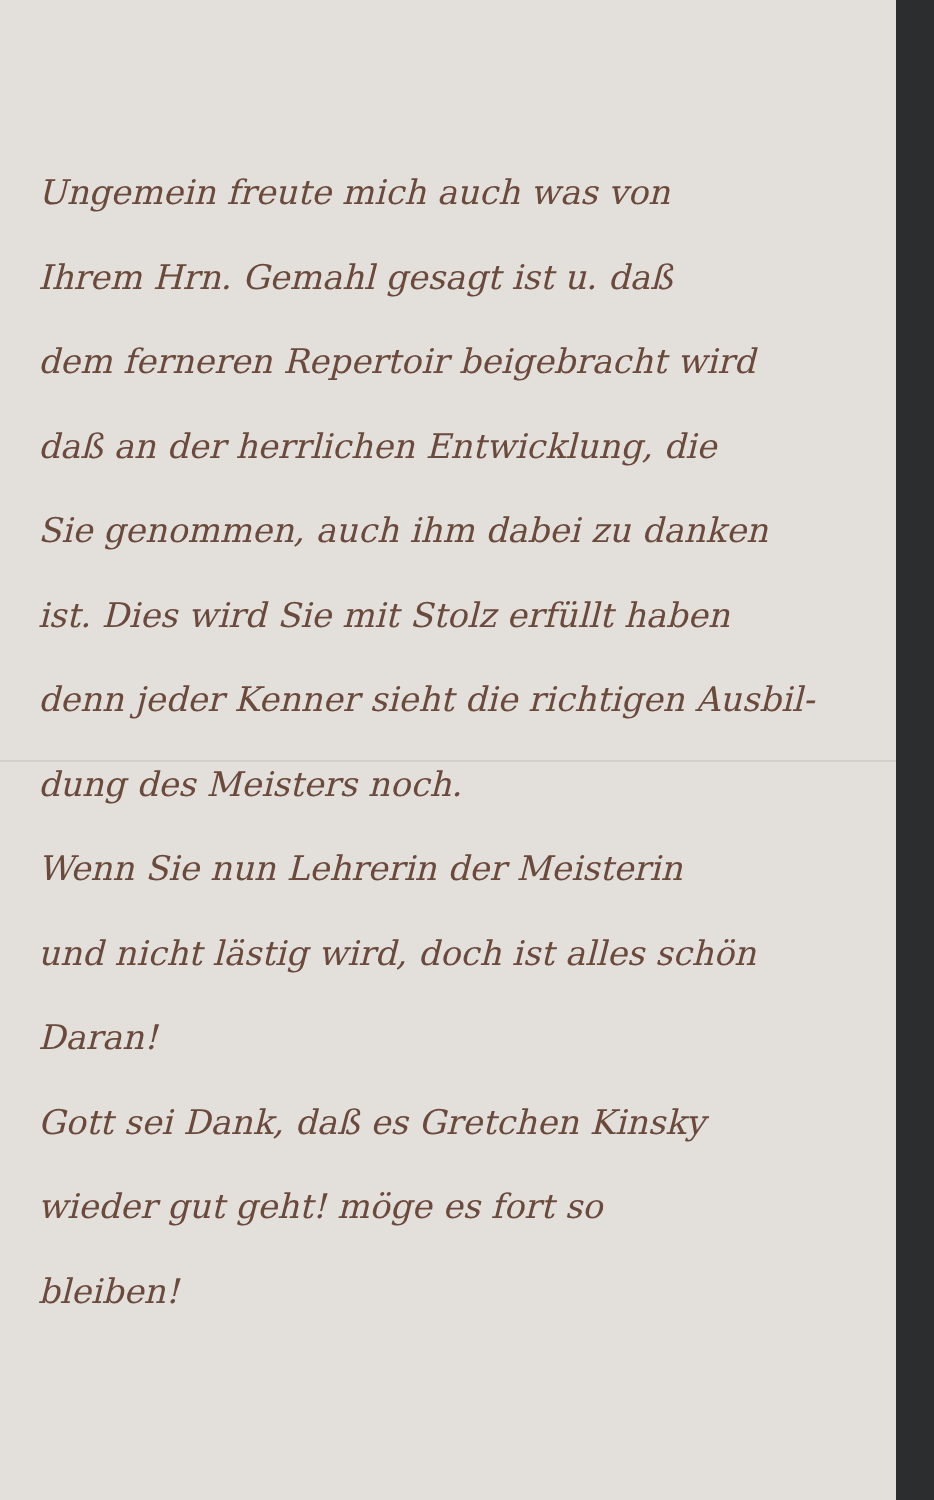Ungemein freute mich auch was von
Ihrem Hrn. Gemahl gesagt ist u. daß
dem ferneren Repertoir beigebracht wird
daß an der herrlichen Entwicklung, die
Sie genommen, auch ihm dabei zu danken
ist. Dies wird Sie mit Stolz erfüllt haben
denn jeder Kenner sieht die richtigen Ausbil-
dung des Meisters noch.
Wenn Sie nun Lehrerin der Meisterin
und nicht lästig wird, doch ist alles schön
Daran!
Gott sei Dank, daß es Gretchen Kinsky
wieder gut geht! möge es fort so
bleiben!